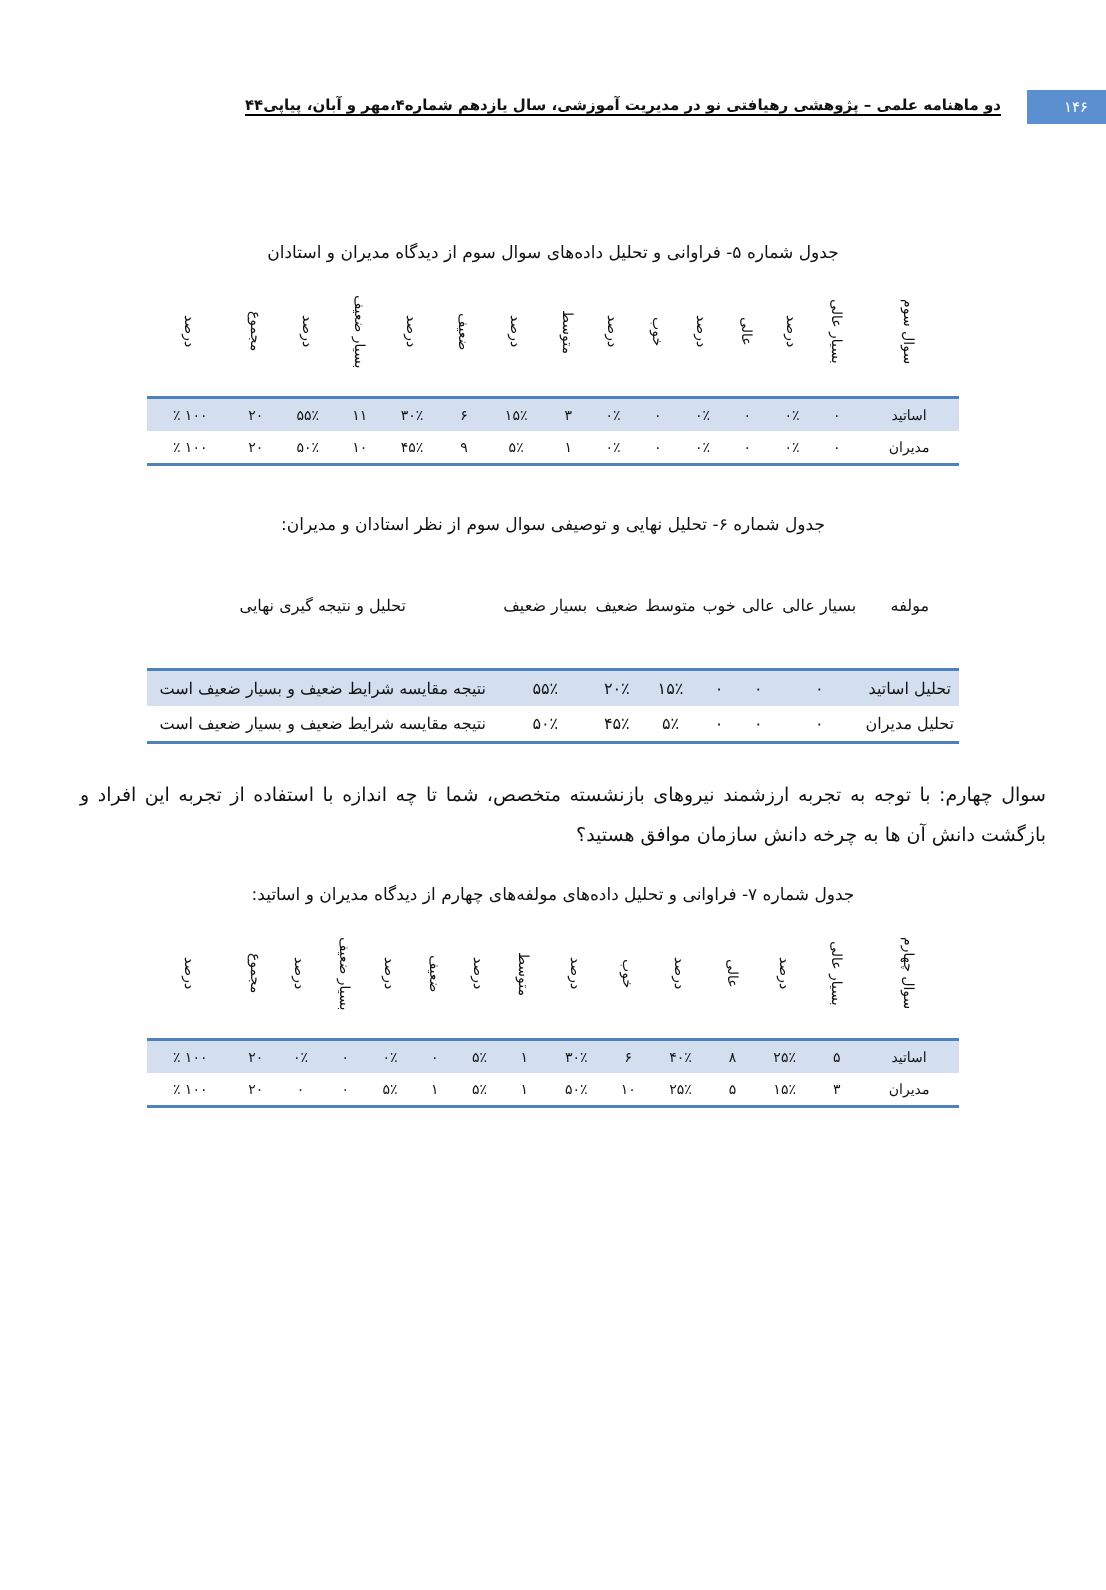۱۴۶
دو ماهنامه علمی – پژوهشی رهیافتی نو در مدیریت آموزشی، سال یازدهم شماره۴،مهر و آبان، پیاپی۴۴
جدول شماره ۵- فراوانی و تحلیل داده‌های سوال سوم از دیدگاه مدیران و استادان
| سوال سوم | بسیار عالی | درصد | عالی | درصد | خوب | درصد | متوسط | درصد | ضعیف | درصد | بسیار ضعیف | درصد | مجموع | درصد |
| --- | --- | --- | --- | --- | --- | --- | --- | --- | --- | --- | --- | --- | --- | --- |
| اساتید | ۰ | ۰٪ | ۰ | ۰٪ | ۰ | ۰٪ | ۳ | ۱۵٪ | ۶ | ۳۰٪ | ۱۱ | ۵۵٪ | ۲۰ | ۱۰۰ ٪ |
| مدیران | ۰ | ۰٪ | ۰ | ۰٪ | ۰ | ۰٪ | ۱ | ۵٪ | ۹ | ۴۵٪ | ۱۰ | ۵۰٪ | ۲۰ | ۱۰۰ ٪ |
جدول شماره ۶- تحلیل نهایی و توصیفی سوال سوم از نظر استادان و مدیران:
| مولفه | بسیار عالی | عالی | خوب | متوسط | ضعیف | بسیار ضعیف | تحلیل و نتیجه گیری نهایی |
| --- | --- | --- | --- | --- | --- | --- | --- |
| تحلیل اساتید | ۰ | ۰ | ۰ | ۱۵٪ | ۲۰٪ | ۵۵٪ | نتیجه مقایسه شرایط ضعیف و بسیار ضعیف است |
| تحلیل مدیران | ۰ | ۰ | ۰ | ۵٪ | ۴۵٪ | ۵۰٪ | نتیجه مقایسه شرایط ضعیف و بسیار ضعیف است |
سوال چهارم: با توجه به تجربه ارزشمند نیروهای بازنشسته متخصص، شما تا چه اندازه با استفاده از تجربه این افراد و بازگشت دانش آن ها به چرخه دانش سازمان موافق هستید؟
جدول شماره ۷- فراوانی و تحلیل داده‌های مولفه‌های چهارم از دیدگاه مدیران و اساتید:
| سوال چهارم | بسیار عالی | درصد | عالی | درصد | خوب | درصد | متوسط | درصد | ضعیف | درصد | بسیار ضعیف | درصد | مجموع | درصد |
| --- | --- | --- | --- | --- | --- | --- | --- | --- | --- | --- | --- | --- | --- | --- |
| اساتید | ۵ | ۲۵٪ | ۸ | ۴۰٪ | ۶ | ۳۰٪ | ۱ | ۵٪ | ۰ | ۰٪ | ۰ | ۰٪ | ۲۰ | ۱۰۰ ٪ |
| مدیران | ۳ | ۱۵٪ | ۵ | ۲۵٪ | ۱۰ | ۵۰٪ | ۱ | ۵٪ | ۱ | ۵٪ | ۰ | ۰ | ۲۰ | ۱۰۰ ٪ |